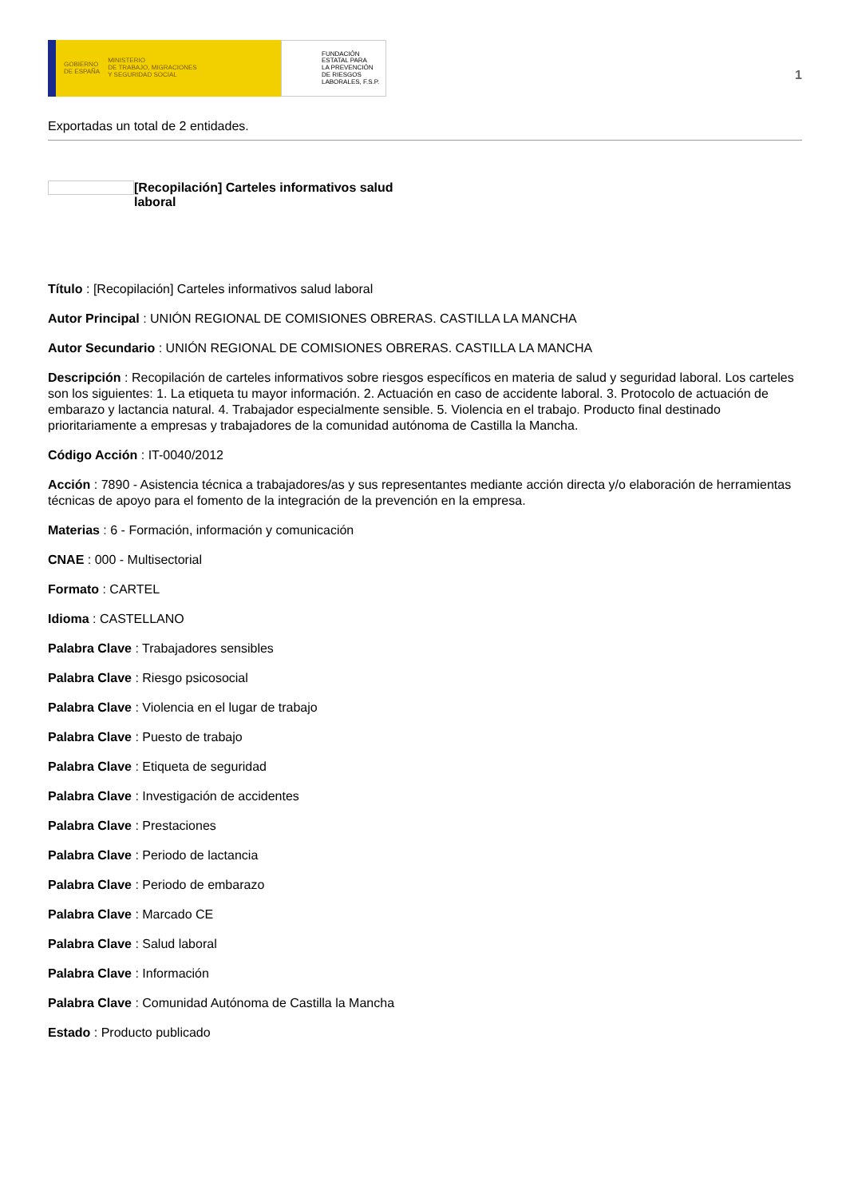GOBIERNO
DE ESPAÑA
MINISTERIO
DE TRABAJO, MIGRACIONES
Y SEGURIDAD SOCIAL
FUNDACIÓN
ESTATAL PARA
LA PREVENCIÓN
DE RIESGOS
LABORALES, F.S.P.
1
Exportadas un total de 2 entidades.
[Recopilación] Carteles informativos salud laboral
Título : [Recopilación] Carteles informativos salud laboral
Autor Principal : UNIÓN REGIONAL DE COMISIONES OBRERAS. CASTILLA LA MANCHA
Autor Secundario : UNIÓN REGIONAL DE COMISIONES OBRERAS. CASTILLA LA MANCHA
Descripción : Recopilación de carteles informativos sobre riesgos específicos en materia de salud y seguridad laboral. Los carteles son los siguientes: 1. La etiqueta tu mayor información. 2. Actuación en caso de accidente laboral. 3. Protocolo de actuación de embarazo y lactancia natural. 4. Trabajador especialmente sensible. 5. Violencia en el trabajo. Producto final destinado prioritariamente a empresas y trabajadores de la comunidad autónoma de Castilla la Mancha.
Código Acción : IT-0040/2012
Acción : 7890 - Asistencia técnica a trabajadores/as y sus representantes mediante acción directa y/o elaboración de herramientas técnicas de apoyo para el fomento de la integración de la prevención en la empresa.
Materias : 6 - Formación, información y comunicación
CNAE : 000 - Multisectorial
Formato : CARTEL
Idioma : CASTELLANO
Palabra Clave : Trabajadores sensibles
Palabra Clave : Riesgo psicosocial
Palabra Clave : Violencia en el lugar de trabajo
Palabra Clave : Puesto de trabajo
Palabra Clave : Etiqueta de seguridad
Palabra Clave : Investigación de accidentes
Palabra Clave : Prestaciones
Palabra Clave : Periodo de lactancia
Palabra Clave : Periodo de embarazo
Palabra Clave : Marcado CE
Palabra Clave : Salud laboral
Palabra Clave : Información
Palabra Clave : Comunidad Autónoma de Castilla la Mancha
Estado : Producto publicado